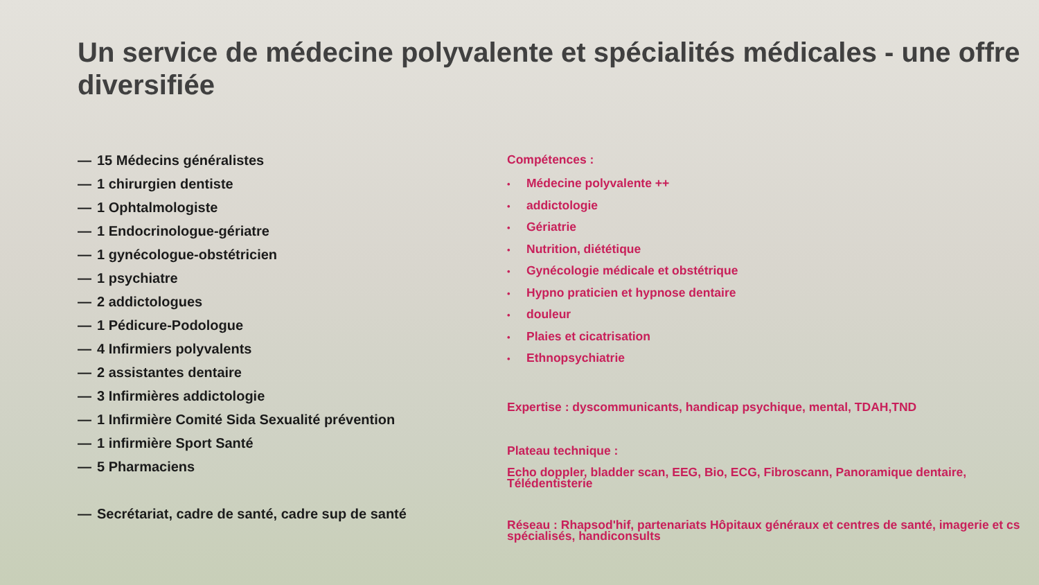Un service de médecine polyvalente et spécialités médicales - une offre diversifiée
— 15 Médecins généralistes
— 1 chirurgien dentiste
— 1 Ophtalmologiste
— 1 Endocrinologue-gériatre
— 1 gynécologue-obstétricien
— 1 psychiatre
— 2 addictologues
— 1 Pédicure-Podologue
— 4 Infirmiers polyvalents
— 2 assistantes dentaire
— 3 Infirmières addictologie
— 1 Infirmière Comité Sida Sexualité prévention
— 1 infirmière Sport Santé
— 5 Pharmaciens
— Secrétariat, cadre de santé, cadre sup de santé
Compétences :
• Médecine polyvalente ++
• addictologie
• Gériatrie
• Nutrition, diététique
• Gynécologie médicale et obstétrique
• Hypno praticien et hypnose dentaire
• douleur
• Plaies et cicatrisation
• Ethnopsychiatrie
Expertise : dyscommunicants, handicap psychique, mental, TDAH,TND
Plateau technique :
Echo doppler, bladder scan, EEG, Bio, ECG, Fibroscann, Panoramique dentaire, Télédentisterie
Réseau : Rhapsod'hif, partenariats Hôpitaux généraux et centres de santé, imagerie et cs spécialisés, handiconsults